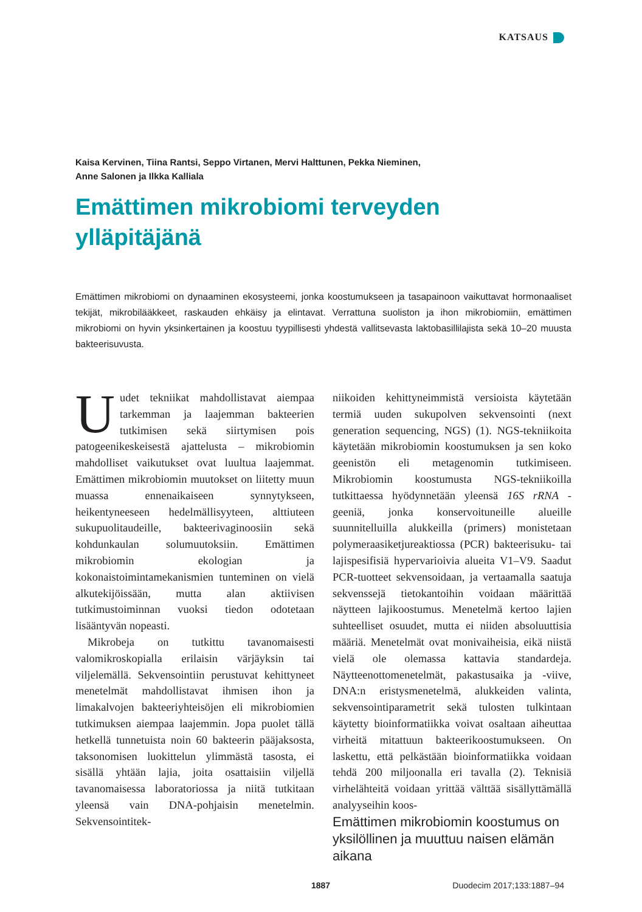KATSAUS
Kaisa Kervinen, Tiina Rantsi, Seppo Virtanen, Mervi Halttunen, Pekka Nieminen,
Anne Salonen ja Ilkka Kalliala
Emättimen mikrobiomi terveyden
ylläpitäjänä
Emättimen mikrobiomi on dynaaminen ekosysteemi, jonka koostumukseen ja tasapainoon vaikuttavat hormonaaliset tekijät, mikrobilääkkeet, raskauden ehkäisy ja elintavat. Verrattuna suoliston ja ihon mikrobiomiin, emättimen mikrobiomi on hyvin yksinkertainen ja koostuu tyypillisesti yhdestä vallitsevasta laktobasillilajista sekä 10–20 muusta bakteerisuvusta.
Uudet tekniikat mahdollistavat aiempaa tarkemman ja laajemman bakteerien tutkimisen sekä siirtymisen pois patogeenikeskeisestä ajattelusta – mikrobiomin mahdolliset vaikutukset ovat luultua laajemmat. Emättimen mikrobiomin muutokset on liitetty muun muassa ennenaikaiseen synnytykseen, heikentyneeseen hedelmällisyyteen, alttiuteen sukupuolitaudeille, bakteerivaginoosiin sekä kohdunkaulan solumuutoksiin. Emättimen mikrobiomin ekologian ja kokonaistoimintamekanismien tunteminen on vielä alkutekijöissään, mutta alan aktiivisen tutkimustoiminnan vuoksi tiedon odotetaan lisääntyvän nopeasti.
Mikrobeja on tutkittu tavanomaisesti valomikroskopialla erilaisin värjäyksin tai viljelemällä. Sekvensointiin perustuvat kehittyneet menetelmät mahdollistavat ihmisen ihon ja limakalvojen bakteeriyhteisöjen eli mikrobiomien tutkimuksen aiempaa laajemmin. Jopa puolet tällä hetkellä tunnetuista noin 60 bakteerin pääjaksosta, taksonomisen luokittelun ylimmästä tasosta, ei sisällä yhtään lajia, joita osattaisiin viljellä tavanomaisessa laboratoriossa ja niitä tutkitaan yleensä vain DNA-pohjaisin menetelmin. Sekvensointitek-
niikoiden kehittyneimmistä versioista käytetään termiä uuden sukupolven sekvensointi (next generation sequencing, NGS) (1). NGS-tekniikoita käytetään mikrobiomin koostumuksen ja sen koko geenistön eli metagenomin tutkimiseen. Mikrobiomin koostumusta NGS-tekniikoilla tutkittaessa hyödynnetään yleensä 16S rRNA -geeniä, jonka konservoituneille alueille suunnitelluilla alukkeilla (primers) monistetaan polymeraasiketjureaktiossa (PCR) bakteerisuku- tai lajispesifisiä hypervarioivia alueita V1–V9. Saadut PCR-tuotteet sekvensoidaan, ja vertaamalla saatuja sekvenssejä tietokantoihin voidaan määrittää näytteen lajikoostumus. Menetelmä kertoo lajien suhteelliset osuudet, mutta ei niiden absoluuttisia määriä. Menetelmät ovat monivaiheisia, eikä niistä vielä ole olemassa kattavia standardeja. Näytteenottomenetelmät, pakastusaika ja -viive, DNA:n eristysmenetelmä, alukkeiden valinta, sekvensointiparametrit sekä tulosten tulkintaan käytetty bioinformatiikka voivat osaltaan aiheuttaa virheitä mitattuun bakteerikoostumukseen. On laskettu, että pelkästään bioinformatiikka voidaan tehdä 200 miljoonalla eri tavalla (2). Teknisiä virhelähteitä voidaan yrittää välttää sisällyttämällä analyyseihin koos-
Emättimen mikrobiomin koostumus on yksilöllinen ja muuttuu naisen elämän aikana
1887 Duodecim 2017;133:1887–94